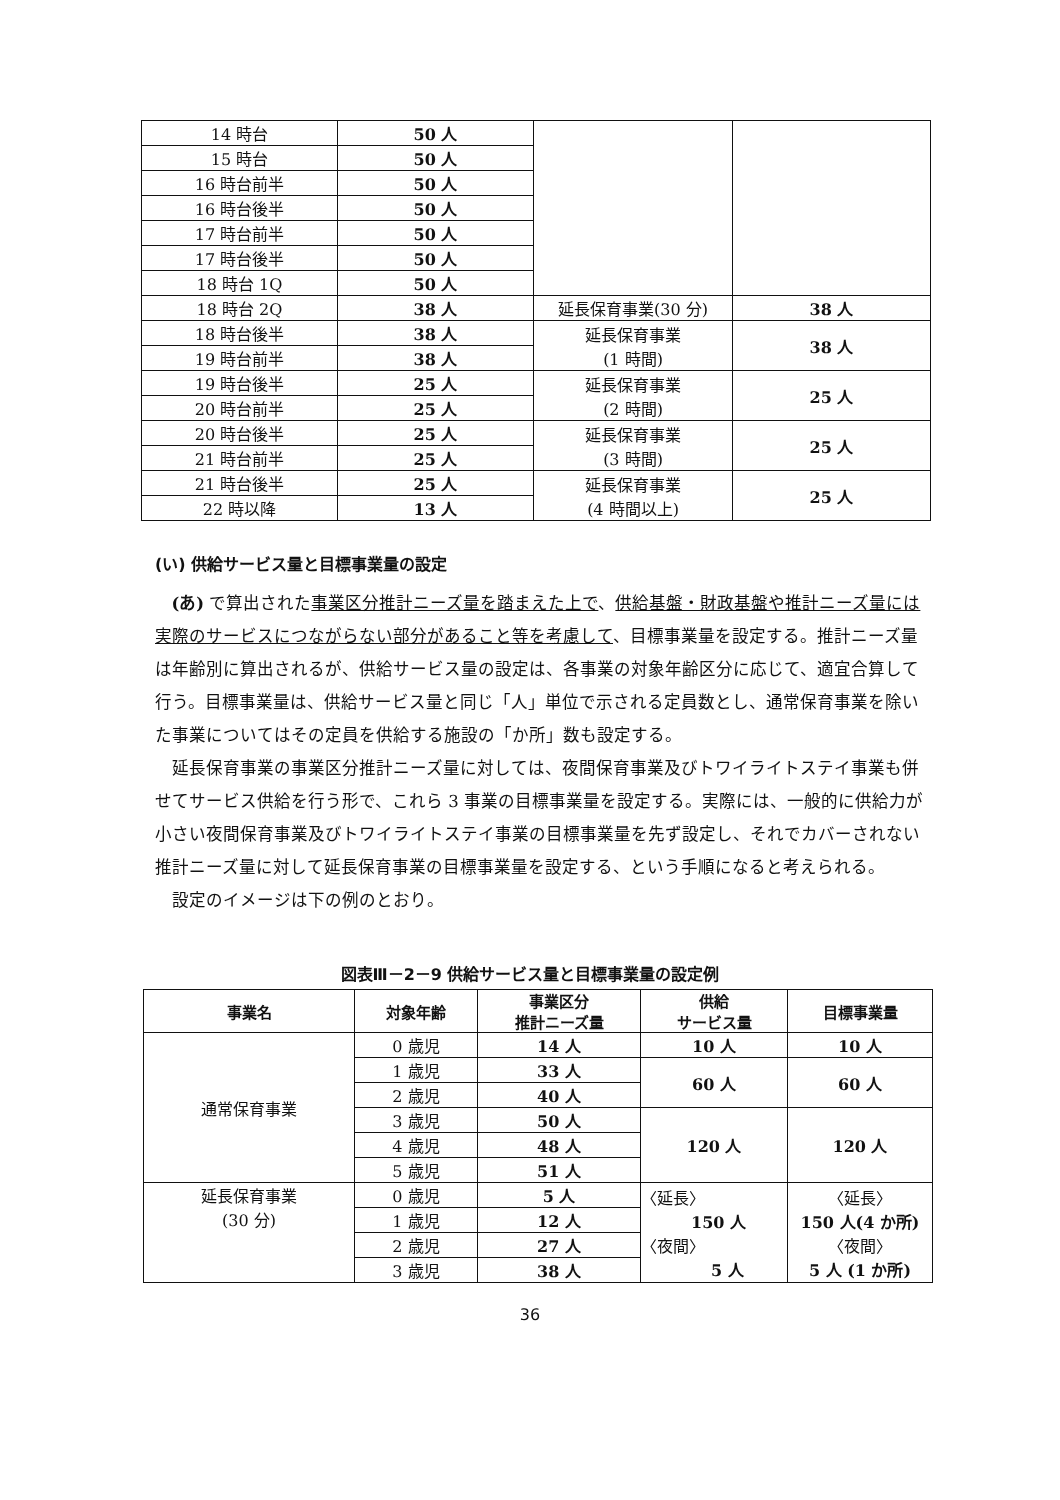| 14 時台 | 50 人 | | |
| 15 時台 | 50 人 | | |
| 16 時台前半 | 50 人 | | |
| 16 時台後半 | 50 人 | | |
| 17 時台前半 | 50 人 | | |
| 17 時台後半 | 50 人 | | |
| 18 時台 1Q | 50 人 | | |
| 18 時台 2Q | 38 人 | 延長保育事業(30 分) | 38 人 |
| 18 時台後半 | 38 人 | 延長保育事業 (1 時間) | 38 人 |
| 19 時台前半 | 38 人 | | |
| 19 時台後半 | 25 人 | 延長保育事業 (2 時間) | 25 人 |
| 20 時台前半 | 25 人 | | |
| 20 時台後半 | 25 人 | 延長保育事業 (3 時間) | 25 人 |
| 21 時台前半 | 25 人 | | |
| 21 時台後半 | 25 人 | 延長保育事業 (4 時間以上) | 25 人 |
| 22 時以降 | 13 人 | | |
(い) 供給サービス量と目標事業量の設定
(あ) で算出された事業区分推計ニーズ量を踏まえた上で、供給基盤・財政基盤や推計ニーズ量には実際のサービスにつながらない部分があること等を考慮して、目標事業量を設定する。推計ニーズ量は年齢別に算出されるが、供給サービス量の設定は、各事業の対象年齢区分に応じて、適宜合算して行う。目標事業量は、供給サービス量と同じ「人」単位で示される定員数とし、通常保育事業を除いた事業についてはその定員を供給する施設の「か所」数も設定する。
延長保育事業の事業区分推計ニーズ量に対しては、夜間保育事業及びトワイライトステイ事業も併せてサービス供給を行う形で、これら 3 事業の目標事業量を設定する。実際には、一般的に供給力が小さい夜間保育事業及びトワイライトステイ事業の目標事業量を先ず設定し、それでカバーされない推計ニーズ量に対して延長保育事業の目標事業量を設定する、という手順になると考えられる。
設定のイメージは下の例のとおり。
図表Ⅲ－2－9 供給サービス量と目標事業量の設定例
| 事業名 | 対象年齢 | 事業区分 推計ニーズ量 | 供給 サービス量 | 目標事業量 |
| --- | --- | --- | --- | --- |
| 通常保育事業 | 0 歳児 | 14 人 | 10 人 | 10 人 |
| | 1 歳児 | 33 人 | 60 人 | 60 人 |
| | 2 歳児 | 40 人 | | |
| | 3 歳児 | 50 人 | 120 人 | 120 人 |
| | 4 歳児 | 48 人 | | |
| | 5 歳児 | 51 人 | | |
| 延長保育事業 (30 分) | 0 歳児 | 5 人 | 〈延長〉 150 人 〈夜間〉 5 人 | 〈延長〉 150 人(4 か所) 〈夜間〉 5 人 (1 か所) |
| | 1 歳児 | 12 人 | | |
| | 2 歳児 | 27 人 | | |
| | 3 歳児 | 38 人 | | |
36